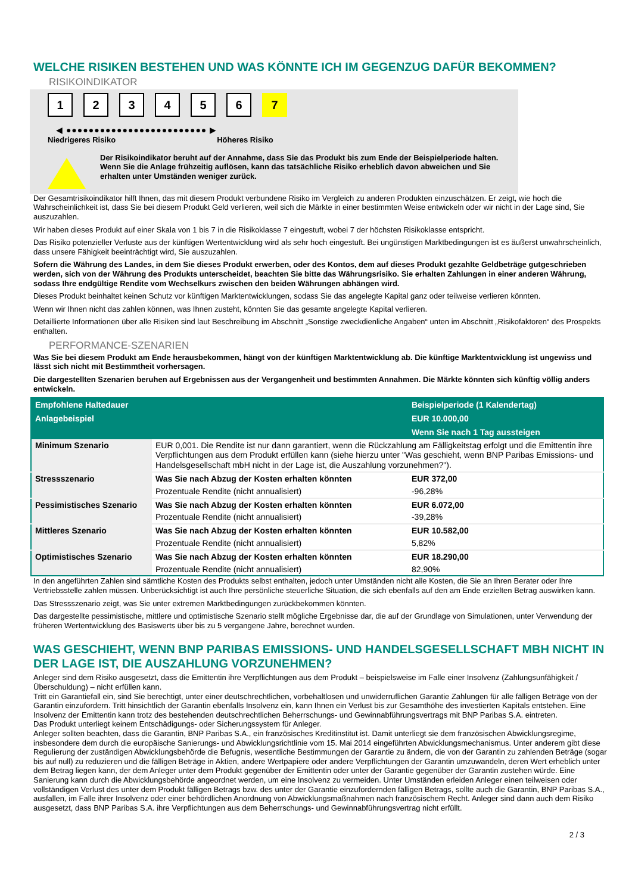WELCHE RISIKEN BESTEHEN UND WAS KÖNNTE ICH IM GEGENZUG DAFÜR BEKOMMEN?
RISIKOINDIKATOR
123456 7
◀ ●●●●●●●●●●●●●●●●●●●●●●●●● ▶
Niedrigeres Risiko Höheres Risiko
Der Risikoindikator beruht auf der Annahme, dass Sie das Produkt bis zum Ende der Beispielperiode halten.
Wenn Sie die Anlage frühzeitig auflösen, kann das tatsächliche Risiko erheblich davon abweichen und Sie erhalten unter Umständen weniger zurück.
Der Gesamtrisikoindikator hilft Ihnen, das mit diesem Produkt verbundene Risiko im Vergleich zu anderen Produkten einzuschätzen. Er zeigt, wie hoch die Wahrscheinlichkeit ist, dass Sie bei diesem Produkt Geld verlieren, weil sich die Märkte in einer bestimmten Weise entwickeln oder wir nicht in der Lage sind, Sie auszuzahlen.
Wir haben dieses Produkt auf einer Skala von 1 bis 7 in die Risikoklasse 7 eingestuft, wobei 7 der höchsten Risikoklasse entspricht.
Das Risiko potenzieller Verluste aus der künftigen Wertentwicklung wird als sehr hoch eingestuft. Bei ungünstigen Marktbedingungen ist es äußerst unwahrscheinlich, dass unsere Fähigkeit beeinträchtigt wird, Sie auszuzahlen.
Sofern die Währung des Landes, in dem Sie dieses Produkt erwerben, oder des Kontos, dem auf dieses Produkt gezahlte Geldbeträge gutgeschrieben werden, sich von der Währung des Produkts unterscheidet, beachten Sie bitte das Währungsrisiko. Sie erhalten Zahlungen in einer anderen Währung, sodass Ihre endgültige Rendite vom Wechselkurs zwischen den beiden Währungen abhängen wird.
Dieses Produkt beinhaltet keinen Schutz vor künftigen Marktentwicklungen, sodass Sie das angelegte Kapital ganz oder teilweise verlieren könnten.
Wenn wir Ihnen nicht das zahlen können, was Ihnen zusteht, könnten Sie das gesamte angelegte Kapital verlieren.
Detaillierte Informationen über alle Risiken sind laut Beschreibung im Abschnitt „Sonstige zweckdienliche Angaben“ unten im Abschnitt „Risikofaktoren“ des Prospekts enthalten.
PERFORMANCE-SZENARIEN
Was Sie bei diesem Produkt am Ende herausbekommen, hängt von der künftigen Marktentwicklung ab. Die künftige Marktentwicklung ist ungewiss und lässt sich nicht mit Bestimmtheit vorhersagen.
Die dargestellten Szenarien beruhen auf Ergebnissen aus der Vergangenheit und bestimmten Annahmen. Die Märkte könnten sich künftig völlig anders entwickeln.
| Empfohlene Haltedauer | | Beispielperiode (1 Kalendertag) |
| --- | --- | --- |
| Anlagebeispiel | | EUR 10.000,00 |
| | | Wenn Sie nach 1 Tag aussteigen |
| Minimum Szenario | EUR 0,001. Die Rendite ist nur dann garantiert, wenn die Rückzahlung am Fälligkeitstag erfolgt und die Emittentin ihre Verpflichtungen aus dem Produkt erfüllen kann (siehe hierzu unter "Was geschieht, wenn BNP Paribas Emissions- und Handelsgesellschaft mbH nicht in der Lage ist, die Auszahlung vorzunehmen?"). | |
| Stressszenario | Was Sie nach Abzug der Kosten erhalten könnten | EUR 372,00 |
| | Prozentuale Rendite (nicht annualisiert) | -96,28% |
| Pessimistisches Szenario | Was Sie nach Abzug der Kosten erhalten könnten | EUR 6.072,00 |
| | Prozentuale Rendite (nicht annualisiert) | -39,28% |
| Mittleres Szenario | Was Sie nach Abzug der Kosten erhalten könnten | EUR 10.582,00 |
| | Prozentuale Rendite (nicht annualisiert) | 5,82% |
| Optimistisches Szenario | Was Sie nach Abzug der Kosten erhalten könnten | EUR 18.290,00 |
| | Prozentuale Rendite (nicht annualisiert) | 82,90% |
In den angeführten Zahlen sind sämtliche Kosten des Produkts selbst enthalten, jedoch unter Umständen nicht alle Kosten, die Sie an Ihren Berater oder Ihre Vertriebsstelle zahlen müssen. Unberücksichtigt ist auch Ihre persönliche steuerliche Situation, die sich ebenfalls auf den am Ende erzielten Betrag auswirken kann.
Das Stressszenario zeigt, was Sie unter extremen Marktbedingungen zurückbekommen könnten.
Das dargestellte pessimistische, mittlere und optimistische Szenario stellt mögliche Ergebnisse dar, die auf der Grundlage von Simulationen, unter Verwendung der früheren Wertentwicklung des Basiswerts über bis zu 5 vergangene Jahre, berechnet wurden.
WAS GESCHIEHT, WENN BNP PARIBAS EMISSIONS- UND HANDELSGESELLSCHAFT MBH NICHT IN DER LAGE IST, DIE AUSZAHLUNG VORZUNEHMEN?
Anleger sind dem Risiko ausgesetzt, dass die Emittentin ihre Verpflichtungen aus dem Produkt – beispielsweise im Falle einer Insolvenz (Zahlungsunfähigkeit / Überschuldung) – nicht erfüllen kann.
Tritt ein Garantiefall ein, sind Sie berechtigt, unter einer deutschrechtlichen, vorbehaltlosen und unwiderruflichen Garantie Zahlungen für alle fälligen Beträge von der Garantin einzufordern. Tritt hinsichtlich der Garantin ebenfalls Insolvenz ein, kann Ihnen ein Verlust bis zur Gesamthöhe des investierten Kapitals entstehen. Eine Insolvenz der Emittentin kann trotz des bestehenden deutschrechtlichen Beherrschungs- und Gewinnabführungsvertrags mit BNP Paribas S.A. eintreten.
Das Produkt unterliegt keinem Entschädigungs- oder Sicherungssystem für Anleger.
Anleger sollten beachten, dass die Garantin, BNP Paribas S.A., ein französisches Kreditinstitut ist. Damit unterliegt sie dem französischen Abwicklungsregime, insbesondere dem durch die europäische Sanierungs- und Abwicklungsrichtlinie vom 15. Mai 2014 eingeführten Abwicklungsmechanismus. Unter anderem gibt diese Regulierung der zuständigen Abwicklungsbehörde die Befugnis, wesentliche Bestimmungen der Garantie zu ändern, die von der Garantin zu zahlenden Beträge (sogar bis auf null) zu reduzieren und die fälligen Beträge in Aktien, andere Wertpapiere oder andere Verpflichtungen der Garantin umzuwandeln, deren Wert erheblich unter dem Betrag liegen kann, der dem Anleger unter dem Produkt gegenüber der Emittentin oder unter der Garantie gegenüber der Garantin zustehen würde. Eine Sanierung kann durch die Abwicklungsbehörde angeordnet werden, um eine Insolvenz zu vermeiden. Unter Umständen erleiden Anleger einen teilweisen oder vollständigen Verlust des unter dem Produkt fälligen Betrags bzw. des unter der Garantie einzufordernden fälligen Betrags, sollte auch die Garantin, BNP Paribas S.A., ausfallen, im Falle ihrer Insolvenz oder einer behördlichen Anordnung von Abwicklungsmaßnahmen nach französischem Recht. Anleger sind dann auch dem Risiko ausgesetzt, dass BNP Paribas S.A. ihre Verpflichtungen aus dem Beherrschungs- und Gewinnabführungsvertrag nicht erfüllt.
2 / 3